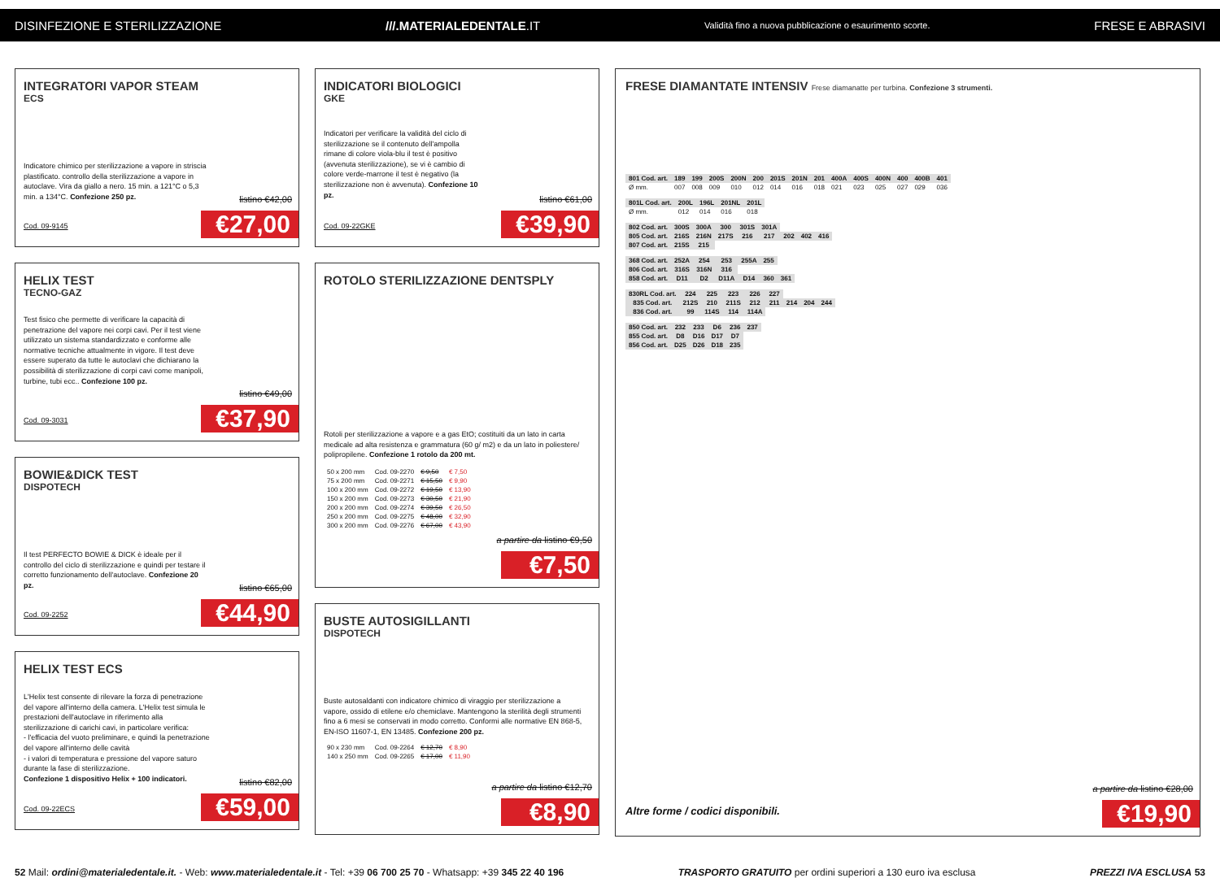DISINFEZIONE E STERILIZZAZIONE ///.MATERIALEDENTALE.IT Validità fino a nuova pubblicazione o esaurimento scorte. FRESE E ABRASIVI
INTEGRATORI VAPOR STEAM
ECS
Indicatore chimico per sterilizzazione a vapore in striscia plastificato. controllo della sterilizzazione a vapore in autoclave. Vira da giallo a nero. 15 min. a 121°C o 5,3 min. a 134°C. Confezione 250 pz.
listino €42,00
Cod. 09-9145
€27,00
HELIX TEST
TECNO-GAZ
Test fisico che permette di verificare la capacità di penetrazione del vapore nei corpi cavi. Per il test viene utilizzato un sistema standardizzato e conforme alle normative tecniche attualmente in vigore. Il test deve essere superato da tutte le autoclavi che dichiarano la possibilità di sterilizzazione di corpi cavi come manipoli, turbine, tubi ecc.. Confezione 100 pz.
listino €49,00
Cod. 09-3031
€37,90
BOWIE&DICK TEST
DISPOTECH
Il test PERFECTO BOWIE & DICK è ideale per il controllo del ciclo di sterilizzazione e quindi per testare il corretto funzionamento dell'autoclave. Confezione 20 pz.
listino €65,00
Cod. 09-2252
€44,90
HELIX TEST ECS
L'Helix test consente di rilevare la forza di penetrazione del vapore all'interno della camera. L'Helix test simula le prestazioni dell'autoclave in riferimento alla sterilizzazione di carichi cavi, in particolare verifica:
- l'efficacia del vuoto preliminare, e quindi la penetrazione del vapore all'interno delle cavità
- i valori di temperatura e pressione del vapore saturo durante la fase di sterilizzazione.
Confezione 1 dispositivo Helix + 100 indicatori.
listino €82,00
Cod. 09-22ECS
€59,00
INDICATORI BIOLOGICI
GKE
Indicatori per verificare la validità del ciclo di sterilizzazione se il contenuto dell'ampolla rimane di colore viola-blu il test è positivo (avvenuta sterilizzazione), se vi è cambio di colore verde-marrone il test è negativo (la sterilizzazione non è avvenuta). Confezione 10 pz.
listino €61,00
Cod. 09-22GKE
€39,90
ROTOLO STERILIZZAZIONE DENTSPLY
Rotoli per sterilizzazione a vapore e a gas EtO; costituiti da un lato in carta medicale ad alta resistenza e grammatura (60 g/ m2) e da un lato in poliestere/ polipropilene. Confezione 1 rotolo da 200 mt.
| 50 x 200 mm | Cod. 09-2270 | € 9,50 | € 7,50 |
| 75 x 200 mm | Cod. 09-2271 | € 15,50 | € 9,90 |
| 100 x 200 mm | Cod. 09-2272 | € 19,50 | € 13,90 |
| 150 x 200 mm | Cod. 09-2273 | € 30,50 | € 21,90 |
| 200 x 200 mm | Cod. 09-2274 | € 39,50 | € 26,50 |
| 250 x 200 mm | Cod. 09-2275 | € 48,00 | € 32,90 |
| 300 x 200 mm | Cod. 09-2276 | € 67,00 | € 43,90 |
a partire da listino €9,50
€7,50
BUSTE AUTOSIGILLANTI
DISPOTECH
Buste autosaldanti con indicatore chimico di viraggio per sterilizzazione a vapore, ossido di etilene e/o chemiclave. Mantengono la sterilità degli strumenti fino a 6 mesi se conservati in modo corretto. Conformi alle normative EN 868-5, EN-ISO 11607-1, EN 13485. Confezione 200 pz.
| 90 x 230 mm | Cod. 09-2264 | € 12,70 | € 8,90 |
| 140 x 250 mm | Cod. 09-2265 | € 17,00 | € 11,90 |
a partire da listino €12,70
€8,90
FRESE DIAMANTATE INTENSIV Frese diamanatte per turbina. Confezione 3 strumenti.
| 801 Cod. art. | 189 | 199 | 200S | 200N | 200 | 201S | 201N | 201 | 400A | 400S | 400N | 400 | 400B | 401 |
| --- | --- | --- | --- | --- | --- | --- | --- | --- | --- | --- | --- | --- | --- | --- |
| Ø mm. | 007 | 008 | 009 | 010 | 012 | 014 | 016 | 018 | 021 | 023 | 025 | 027 | 029 | 036 |
| 801L Cod. art. | 200L | 196L | 201NL | 201L |
| --- | --- | --- | --- | --- |
| Ø mm. | 012 | 014 | 016 | 018 |
| 802 Cod. art. | 300S | 300A | 300 | 301S | 301A | | | |
| --- | --- | --- | --- | --- | --- | --- | --- | --- |
| 805 Cod. art. | 216S | 216N | 217S | 216 | 217 | 202 | 402 | 416 |
| 807 Cod. art. | 215S | 215 | | | | | | |
| 368 Cod. art. | 252A | 254 | 253 | 255A | 255 | |
| --- | --- | --- | --- | --- | --- | --- |
| 806 Cod. art. | 316S | 316N | 316 | | | |
| 858 Cod. art. | D11 | D2 | D11A | D14 | 360 | 361 |
| 830RL Cod. art. | 224 | 225 | 223 | 226 | 227 | | | |
| --- | --- | --- | --- | --- | --- | --- | --- | --- |
| 835 Cod. art. | 212S | 210 | 211S | 212 | 211 | 214 | 204 | 244 |
| 836 Cod. art. | 99 | 114S | 114 | 114A | | | | |
| 850 Cod. art. | 232 | 233 | D6 | 236 | 237 |
| --- | --- | --- | --- | --- | --- |
| 855 Cod. art. | D8 | D16 | D17 | D7 | |
| 856 Cod. art. | D25 | D26 | D18 | 235 | |
Altre forme / codici disponibili.
a partire da listino €28,00
€19,90
52 Mail: ordini@materialedentale.it. - Web: www.materialedentale.it - Tel: +39 06 700 25 70 - Whatsapp: +39 345 22 40 196 TRASPORTO GRATUITO per ordini superiori a 130 euro iva esclusa PREZZI IVA ESCLUSA 53